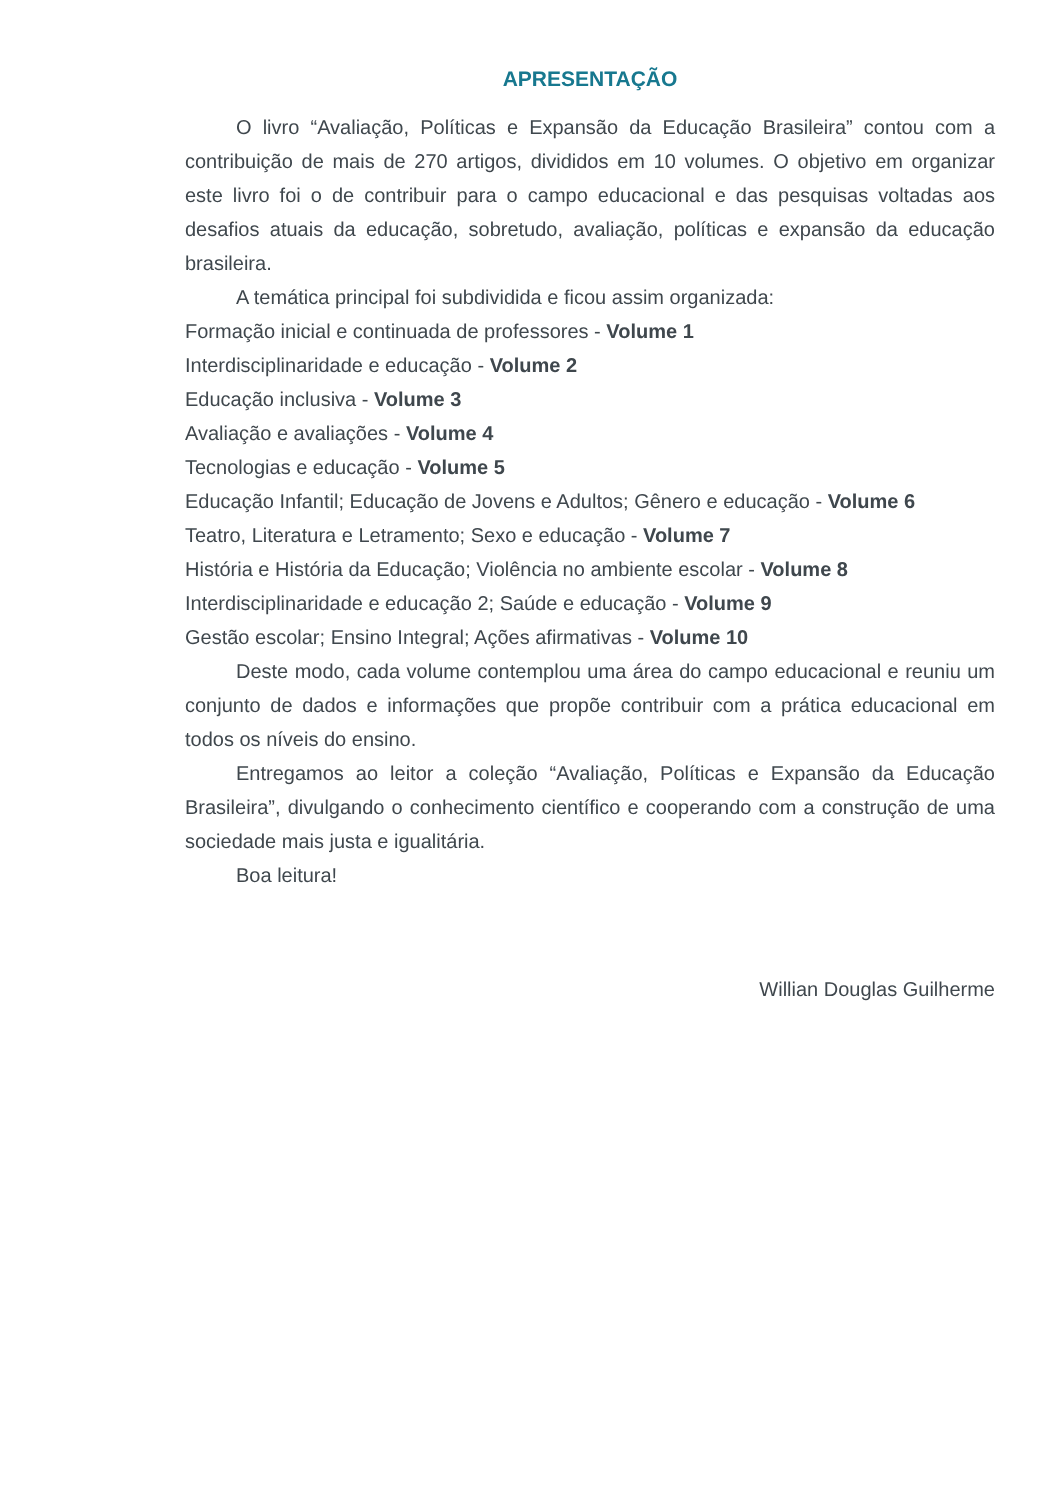APRESENTAÇÃO
O livro “Avaliação, Políticas e Expansão da Educação Brasileira” contou com a contribuição de mais de 270 artigos, divididos em 10 volumes. O objetivo em organizar este livro foi o de contribuir para o campo educacional e das pesquisas voltadas aos desafios atuais da educação, sobretudo, avaliação, políticas e expansão da educação brasileira.
A temática principal foi subdividida e ficou assim organizada:
Formação inicial e continuada de professores - Volume 1
Interdisciplinaridade e educação - Volume 2
Educação inclusiva - Volume 3
Avaliação e avaliações - Volume 4
Tecnologias e educação - Volume 5
Educação Infantil; Educação de Jovens e Adultos; Gênero e educação - Volume 6
Teatro, Literatura e Letramento; Sexo e educação - Volume 7
História e História da Educação; Violência no ambiente escolar - Volume 8
Interdisciplinaridade e educação 2; Saúde e educação - Volume 9
Gestão escolar; Ensino Integral; Ações afirmativas - Volume 10
Deste modo, cada volume contemplou uma área do campo educacional e reuniu um conjunto de dados e informações que propõe contribuir com a prática educacional em todos os níveis do ensino.
Entregamos ao leitor a coleção “Avaliação, Políticas e Expansão da Educação Brasileira”, divulgando o conhecimento científico e cooperando com a construção de uma sociedade mais justa e igualitária.
Boa leitura!
Willian Douglas Guilherme